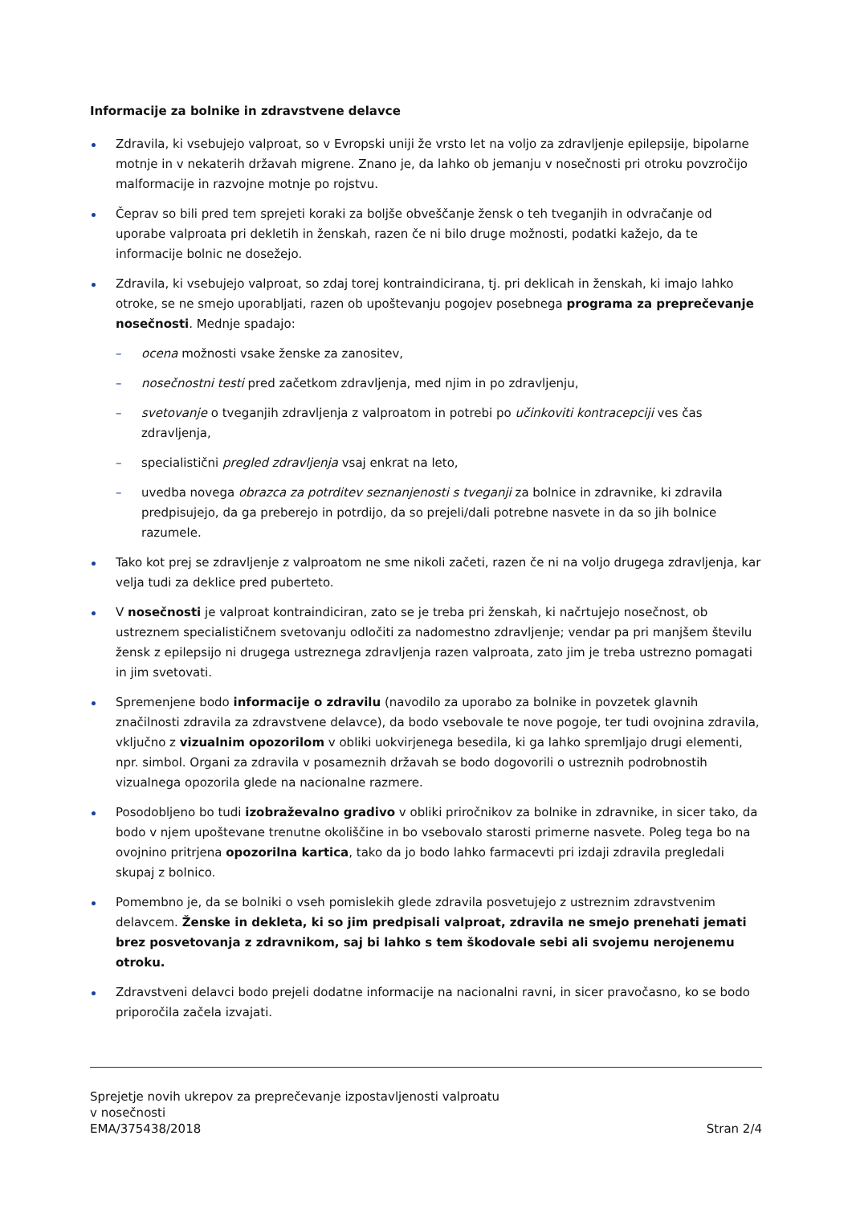Informacije za bolnike in zdravstvene delavce
Zdravila, ki vsebujejo valproat, so v Evropski uniji že vrsto let na voljo za zdravljenje epilepsije, bipolarne motnje in v nekaterih državah migrene. Znano je, da lahko ob jemanju v nosečnosti pri otroku povzročijo malformacije in razvojne motnje po rojstvu.
Čeprav so bili pred tem sprejeti koraki za boljše obveščanje žensk o teh tveganjih in odvračanje od uporabe valproata pri dekletih in ženskah, razen če ni bilo druge možnosti, podatki kažejo, da te informacije bolnic ne dosežejo.
Zdravila, ki vsebujejo valproat, so zdaj torej kontraindicirana, tj. pri deklicah in ženskah, ki imajo lahko otroke, se ne smejo uporabljati, razen ob upoštevanju pogojev posebnega programa za preprečevanje nosečnosti. Mednje spadajo:
– ocena možnosti vsake ženske za zanositev,
– nosečnostni testi pred začetkom zdravljenja, med njim in po zdravljenju,
– svetovanje o tveganjih zdravljenja z valproatom in potrebi po učinkoviti kontracepciji ves čas zdravljenja,
– specialistični pregled zdravljenja vsaj enkrat na leto,
– uvedba novega obrazca za potrditev seznanjenosti s tveganji za bolnice in zdravnike, ki zdravila predpisujejo, da ga preberejo in potrdijo, da so prejeli/dali potrebne nasvete in da so jih bolnice razumele.
Tako kot prej se zdravljenje z valproatom ne sme nikoli začeti, razen če ni na voljo drugega zdravljenja, kar velja tudi za deklice pred puberteto.
V nosečnosti je valproat kontraindiciran, zato se je treba pri ženskah, ki načrtujejo nosečnost, ob ustreznem specialističnem svetovanju odločiti za nadomestno zdravljenje; vendar pa pri manjšem številu žensk z epilepsijo ni drugega ustreznega zdravljenja razen valproata, zato jim je treba ustrezno pomagati in jim svetovati.
Spremenjene bodo informacije o zdravilu (navodilo za uporabo za bolnike in povzetek glavnih značilnosti zdravila za zdravstvene delavce), da bodo vsebovale te nove pogoje, ter tudi ovojnina zdravila, vključno z vizualnim opozorilom v obliki uokvirjenega besedila, ki ga lahko spremljajo drugi elementi, npr. simbol. Organi za zdravila v posameznih državah se bodo dogovorili o ustreznih podrobnostih vizualnega opozorila glede na nacionalne razmere.
Posodobljeno bo tudi izobraževalno gradivo v obliki priročnikov za bolnike in zdravnike, in sicer tako, da bodo v njem upoštevane trenutne okoliščine in bo vsebovalo starosti primerne nasvete. Poleg tega bo na ovojnino pritrjena opozorilna kartica, tako da jo bodo lahko farmacevti pri izdaji zdravila pregledali skupaj z bolnico.
Pomembno je, da se bolniki o vseh pomislekih glede zdravila posvetujejo z ustreznim zdravstvenim delavcem. Ženske in dekleta, ki so jim predpisali valproat, zdravila ne smejo prenehati jemati brez posvetovanja z zdravnikom, saj bi lahko s tem škodovale sebi ali svojemu nerojenemu otroku.
Zdravstveni delavci bodo prejeli dodatne informacije na nacionalni ravni, in sicer pravočasno, ko se bodo priporočila začela izvajati.
Sprejetje novih ukrepov za preprečevanje izpostavljenosti valproatu
v nosečnosti
EMA/375438/2018 Stran 2/4